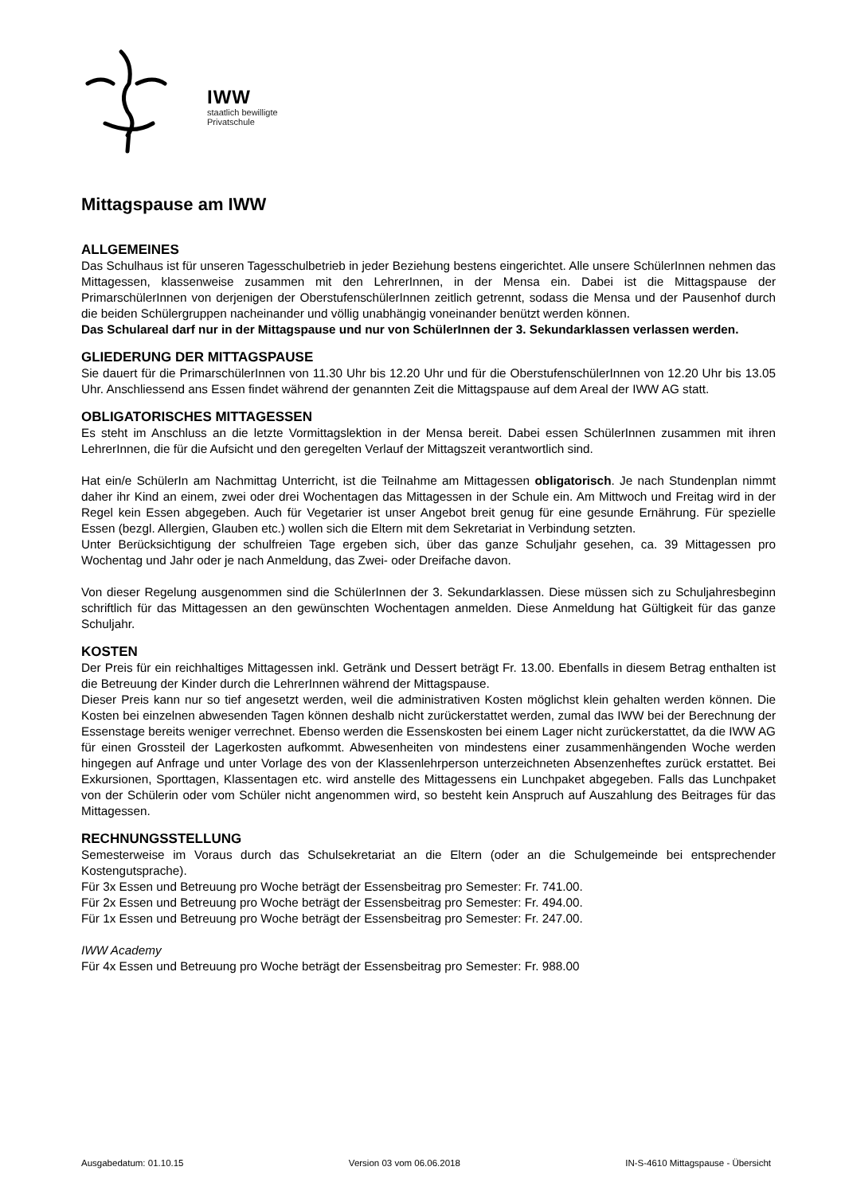IWW
staatlich bewilligte
Privatschule
Mittagspause am IWW
ALLGEMEINES
Das Schulhaus ist für unseren Tagesschulbetrieb in jeder Beziehung bestens eingerichtet. Alle unsere SchülerInnen nehmen das Mittagessen, klassenweise zusammen mit den LehrerInnen, in der Mensa ein. Dabei ist die Mittagspause der PrimarschülerInnen von derjenigen der OberstufenschülerInnen zeitlich getrennt, sodass die Mensa und der Pausenhof durch die beiden Schülergruppen nacheinander und völlig unabhängig voneinander benützt werden können.
Das Schulareal darf nur in der Mittagspause und nur von SchülerInnen der 3. Sekundarklassen verlassen werden.
GLIEDERUNG DER MITTAGSPAUSE
Sie dauert für die PrimarschülerInnen von 11.30 Uhr bis 12.20 Uhr und für die OberstufenschülerInnen von 12.20 Uhr bis 13.05 Uhr. Anschliessend ans Essen findet während der genannten Zeit die Mittagspause auf dem Areal der IWW AG statt.
OBLIGATORISCHES MITTAGESSEN
Es steht im Anschluss an die letzte Vormittagslektion in der Mensa bereit. Dabei essen SchülerInnen zusammen mit ihren LehrerInnen, die für die Aufsicht und den geregelten Verlauf der Mittagszeit verantwortlich sind.
Hat ein/e SchülerIn am Nachmittag Unterricht, ist die Teilnahme am Mittagessen obligatorisch. Je nach Stundenplan nimmt daher ihr Kind an einem, zwei oder drei Wochentagen das Mittagessen in der Schule ein. Am Mittwoch und Freitag wird in der Regel kein Essen abgegeben. Auch für Vegetarier ist unser Angebot breit genug für eine gesunde Ernährung. Für spezielle Essen (bezgl. Allergien, Glauben etc.) wollen sich die Eltern mit dem Sekretariat in Verbindung setzten.
Unter Berücksichtigung der schulfreien Tage ergeben sich, über das ganze Schuljahr gesehen, ca. 39 Mittagessen pro Wochentag und Jahr oder je nach Anmeldung, das Zwei- oder Dreifache davon.
Von dieser Regelung ausgenommen sind die SchülerInnen der 3. Sekundarklassen. Diese müssen sich zu Schuljahresbeginn schriftlich für das Mittagessen an den gewünschten Wochentagen anmelden. Diese Anmeldung hat Gültigkeit für das ganze Schuljahr.
KOSTEN
Der Preis für ein reichhaltiges Mittagessen inkl. Getränk und Dessert beträgt Fr. 13.00. Ebenfalls in diesem Betrag enthalten ist die Betreuung der Kinder durch die LehrerInnen während der Mittagspause.
Dieser Preis kann nur so tief angesetzt werden, weil die administrativen Kosten möglichst klein gehalten werden können. Die Kosten bei einzelnen abwesenden Tagen können deshalb nicht zurückerstattet werden, zumal das IWW bei der Berechnung der Essenstage bereits weniger verrechnet. Ebenso werden die Essenskosten bei einem Lager nicht zurückerstattet, da die IWW AG für einen Grossteil der Lagerkosten aufkommt. Abwesenheiten von mindestens einer zusammenhängenden Woche werden hingegen auf Anfrage und unter Vorlage des von der Klassenlehrperson unterzeichneten Absenzenheftes zurück erstattet. Bei Exkursionen, Sporttagen, Klassentagen etc. wird anstelle des Mittagessens ein Lunchpaket abgegeben. Falls das Lunchpaket von der Schülerin oder vom Schüler nicht angenommen wird, so besteht kein Anspruch auf Auszahlung des Beitrages für das Mittagessen.
RECHNUNGSSTELLUNG
Semesterweise im Voraus durch das Schulsekretariat an die Eltern (oder an die Schulgemeinde bei entsprechender Kostengutsprache).
Für 3x Essen und Betreuung pro Woche beträgt der Essensbeitrag pro Semester: Fr. 741.00.
Für 2x Essen und Betreuung pro Woche beträgt der Essensbeitrag pro Semester: Fr. 494.00.
Für 1x Essen und Betreuung pro Woche beträgt der Essensbeitrag pro Semester: Fr. 247.00.
IWW Academy
Für 4x Essen und Betreuung pro Woche beträgt der Essensbeitrag pro Semester: Fr. 988.00
Ausgabedatum: 01.10.15 Version 03 vom 06.06.2018 IN-S-4610 Mittagspause - Übersicht